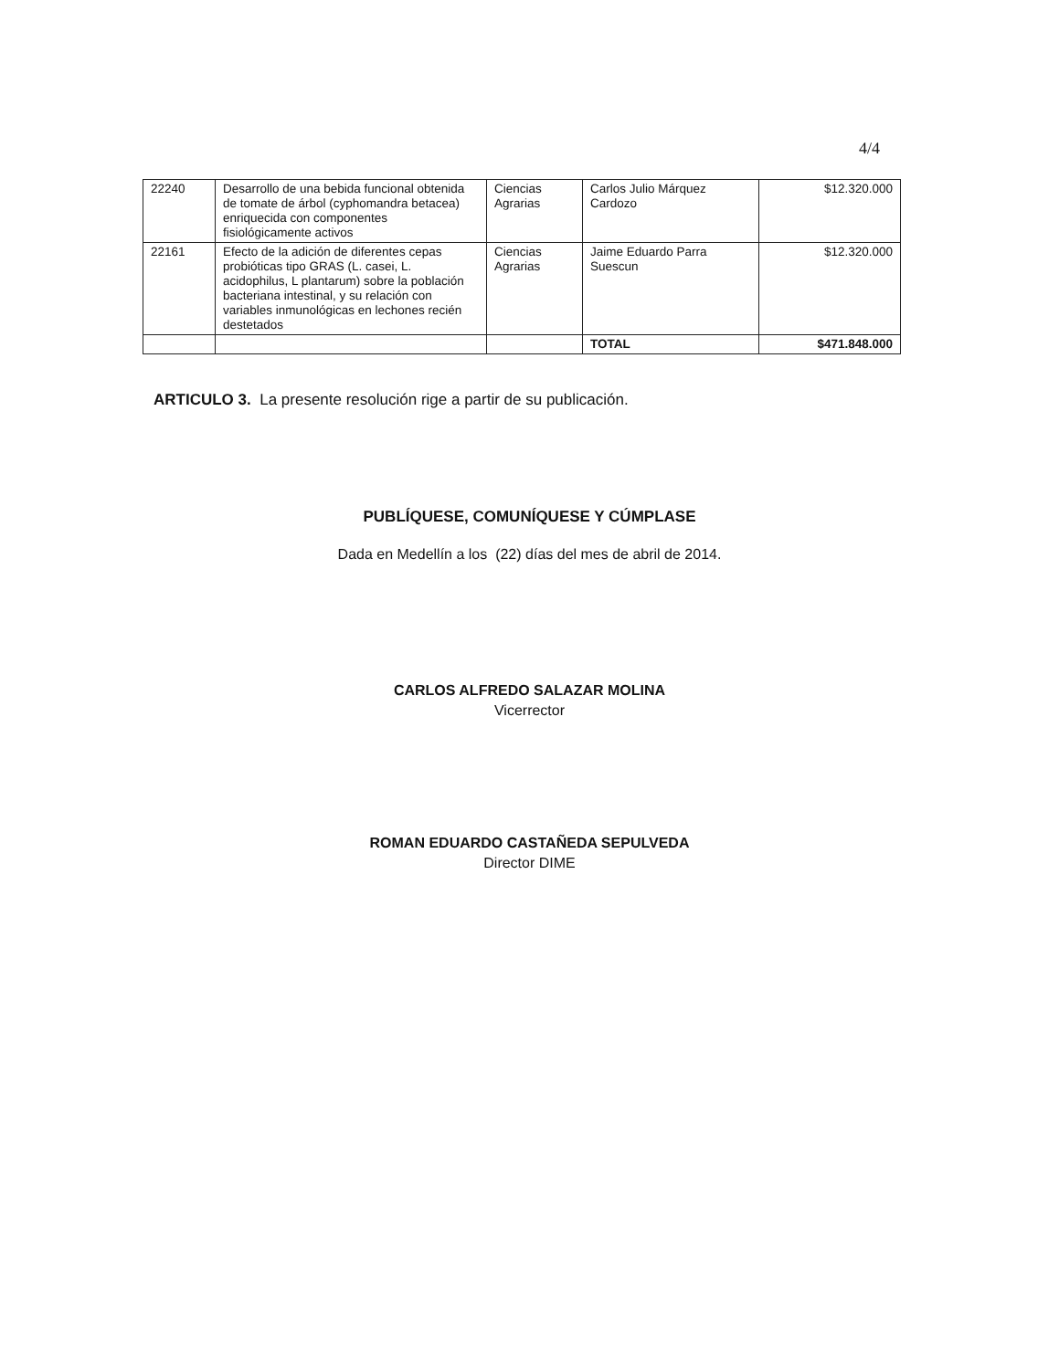4/4
| 22240 | Desarrollo de una bebida funcional obtenida de tomate de árbol (cyphomandra betacea) enriquecida con componentes fisiológicamente activos | Ciencias Agrarias | Carlos Julio Márquez Cardozo | $12.320.000 |
| 22161 | Efecto de la adición de diferentes cepas probióticas tipo GRAS (L. casei, L. acidophilus, L plantarum) sobre la población bacteriana intestinal, y su relación con variables inmunológicas en lechones recién destetados | Ciencias Agrarias | Jaime Eduardo Parra Suescun | $12.320.000 |
| | | | TOTAL | $471.848.000 |
ARTICULO 3. La presente resolución rige a partir de su publicación.
PUBLÍQUESE, COMUNÍQUESE Y CÚMPLASE
Dada en Medellín a los (22) días del mes de abril de 2014.
CARLOS ALFREDO SALAZAR MOLINA
Vicerrector
ROMAN EDUARDO CASTAÑEDA SEPULVEDA
Director DIME